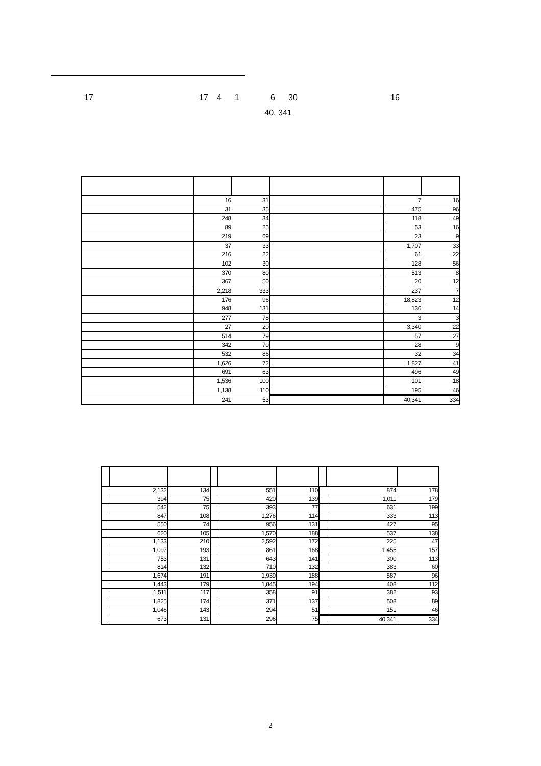17 17 4 1 6 30 16
40, 341
| | 16 | 31 | | 7 | 16 |
| | 31 | 35 | | 475 | 96 |
| | 248 | 34 | | 118 | 49 |
| | 89 | 25 | | 53 | 16 |
| | 219 | 69 | | 23 | 9 |
| | 37 | 33 | | 1,707 | 33 |
| | 216 | 22 | | 61 | 22 |
| | 102 | 30 | | 128 | 56 |
| | 370 | 80 | | 513 | 8 |
| | 367 | 50 | | 20 | 12 |
| | 2,218 | 333 | | 237 | 7 |
| | 176 | 96 | | 18,823 | 12 |
| | 948 | 131 | | 136 | 14 |
| | 277 | 78 | | 3 | 3 |
| | 27 | 20 | | 3,340 | 22 |
| | 514 | 79 | | 57 | 27 |
| | 342 | 70 | | 28 | 9 |
| | 532 | 86 | | 32 | 34 |
| | 1,626 | 72 | | 1,827 | 41 |
| | 691 | 63 | | 496 | 49 |
| | 1,536 | 100 | | 101 | 18 |
| | 1,138 | 110 | | 195 | 46 |
| | 241 | 53 | | 40,341 | 334 |
| | 2,132 | 134 | | 551 | 110 | | 874 | 178 |
| | 394 | 75 | | 420 | 139 | | 1,011 | 179 |
| | 542 | 75 | | 393 | 77 | | 631 | 199 |
| | 847 | 108 | | 1,276 | 114 | | 333 | 113 |
| | 550 | 74 | | 956 | 131 | | 427 | 95 |
| | 620 | 105 | | 1,570 | 188 | | 537 | 138 |
| | 1,133 | 210 | | 2,592 | 172 | | 225 | 47 |
| | 1,097 | 193 | | 861 | 168 | | 1,455 | 157 |
| | 753 | 131 | | 643 | 141 | | 300 | 113 |
| | 814 | 132 | | 710 | 132 | | 383 | 60 |
| | 1,674 | 191 | | 1,939 | 188 | | 587 | 96 |
| | 1,443 | 179 | | 1,845 | 194 | | 408 | 112 |
| | 1,511 | 117 | | 358 | 91 | | 382 | 93 |
| | 1,825 | 174 | | 371 | 137 | | 508 | 89 |
| | 1,046 | 143 | | 294 | 51 | | 151 | 46 |
| | 673 | 131 | | 296 | 75 | | 40,341 | 334 |
2